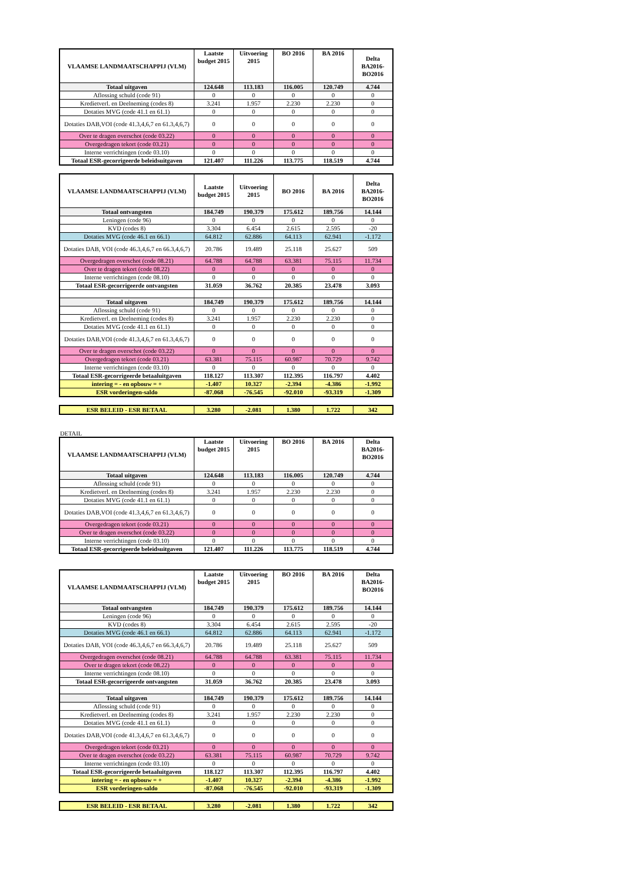| VLAAMSE LANDMAATSCHAPPIJ (VLM) | Laatste budget 2015 | Uitvoering 2015 | BO 2016 | BA 2016 | Delta BA2016-BO2016 |
| --- | --- | --- | --- | --- | --- |
| Totaal uitgaven | 124.648 | 113.183 | 116.005 | 120.749 | 4.744 |
| Aflossing schuld (code 91) | 0 | 0 | 0 | 0 | 0 |
| Kredietverl. en Deelneming (codes 8) | 3.241 | 1.957 | 2.230 | 2.230 | 0 |
| Dotaties MVG (code 41.1 en 61.1) | 0 | 0 | 0 | 0 | 0 |
| Dotaties DAB,VOI (code 41.3,4,6,7 en 61.3,4,6,7) | 0 | 0 | 0 | 0 | 0 |
| Over te dragen overschot (code 03.22) | 0 | 0 | 0 | 0 | 0 |
| Overgedragen tekort (code 03.21) | 0 | 0 | 0 | 0 | 0 |
| Interne verrichtingen (code 03.10) | 0 | 0 | 0 | 0 | 0 |
| Totaal ESR-gecorrigeerde beleidsuitgaven | 121.407 | 111.226 | 113.775 | 118.519 | 4.744 |
| VLAAMSE LANDMAATSCHAPPIJ (VLM) | Laatste budget 2015 | Uitvoering 2015 | BO 2016 | BA 2016 | Delta BA2016-BO2016 |
| --- | --- | --- | --- | --- | --- |
| Totaal ontvangsten | 184.749 | 190.379 | 175.612 | 189.756 | 14.144 |
| Leningen (code 96) | 0 | 0 | 0 | 0 | 0 |
| KVD (codes 8) | 3.304 | 6.454 | 2.615 | 2.595 | -20 |
| Dotaties MVG (code 46.1 en 66.1) | 64.812 | 62.886 | 64.113 | 62.941 | -1.172 |
| Dotaties DAB, VOI (code 46.3,4,6,7 en 66.3,4,6,7) | 20.786 | 19.489 | 25.118 | 25.627 | 509 |
| Overgedragen overschot (code 08.21) | 64.788 | 64.788 | 63.381 | 75.115 | 11.734 |
| Over te dragen tekort (code 08.22) | 0 | 0 | 0 | 0 | 0 |
| Interne verrichtingen (code 08.10) | 0 | 0 | 0 | 0 | 0 |
| Totaal ESR-gecorrigeerde ontvangsten | 31.059 | 36.762 | 20.385 | 23.478 | 3.093 |
| Totaal uitgaven | 184.749 | 190.379 | 175.612 | 189.756 | 14.144 |
| Aflossing schuld (code 91) | 0 | 0 | 0 | 0 | 0 |
| Kredietverl. en Deelneming (codes 8) | 3.241 | 1.957 | 2.230 | 2.230 | 0 |
| Dotaties MVG (code 41.1 en 61.1) | 0 | 0 | 0 | 0 | 0 |
| Dotaties DAB,VOI (code 41.3,4,6,7 en 61.3,4,6,7) | 0 | 0 | 0 | 0 | 0 |
| Over te dragen overschot (code 03.22) | 0 | 0 | 0 | 0 | 0 |
| Overgedragen tekort (code 03.21) | 63.381 | 75.115 | 60.987 | 70.729 | 9.742 |
| Interne verrichtingen (code 03.10) | 0 | 0 | 0 | 0 | 0 |
| Totaal ESR-gecorrigeerde betaaluitgaven | 118.127 | 113.307 | 112.395 | 116.797 | 4.402 |
| intering = - en opbouw = + | -1.407 | 10.327 | -2.394 | -4.386 | -1.992 |
| ESR vorderingen-saldo | -87.068 | -76.545 | -92.010 | -93.319 | -1.309 |
| ESR BELEID - ESR BETAAL | 3.280 | -2.081 | 1.380 | 1.722 | 342 |
DETAIL
| VLAAMSE LANDMAATSCHAPPIJ (VLM) | Laatste budget 2015 | Uitvoering 2015 | BO 2016 | BA 2016 | Delta BA2016-BO2016 |
| --- | --- | --- | --- | --- | --- |
| Totaal uitgaven | 124.648 | 113.183 | 116.005 | 120.749 | 4.744 |
| Aflossing schuld (code 91) | 0 | 0 | 0 | 0 | 0 |
| Kredietverl. en Deelneming (codes 8) | 3.241 | 1.957 | 2.230 | 2.230 | 0 |
| Dotaties MVG (code 41.1 en 61.1) | 0 | 0 | 0 | 0 | 0 |
| Dotaties DAB,VOI (code 41.3,4,6,7 en 61.3,4,6,7) | 0 | 0 | 0 | 0 | 0 |
| Overgedragen tekort (code 03.21) | 0 | 0 | 0 | 0 | 0 |
| Over te dragen overschot (code 03.22) | 0 | 0 | 0 | 0 | 0 |
| Interne verrichtingen (code 03.10) | 0 | 0 | 0 | 0 | 0 |
| Totaal ESR-gecorrigeerde beleidsuitgaven | 121.407 | 111.226 | 113.775 | 118.519 | 4.744 |
| VLAAMSE LANDMAATSCHAPPIJ (VLM) | Laatste budget 2015 | Uitvoering 2015 | BO 2016 | BA 2016 | Delta BA2016-BO2016 |
| --- | --- | --- | --- | --- | --- |
| Totaal ontvangsten | 184.749 | 190.379 | 175.612 | 189.756 | 14.144 |
| Leningen (code 96) | 0 | 0 | 0 | 0 | 0 |
| KVD (codes 8) | 3.304 | 6.454 | 2.615 | 2.595 | -20 |
| Dotaties MVG (code 46.1 en 66.1) | 64.812 | 62.886 | 64.113 | 62.941 | -1.172 |
| Dotaties DAB, VOI (code 46.3,4,6,7 en 66.3,4,6,7) | 20.786 | 19.489 | 25.118 | 25.627 | 509 |
| Overgedragen overschot (code 08.21) | 64.788 | 64.788 | 63.381 | 75.115 | 11.734 |
| Over te dragen tekort (code 08.22) | 0 | 0 | 0 | 0 | 0 |
| Interne verrichtingen (code 08.10) | 0 | 0 | 0 | 0 | 0 |
| Totaal ESR-gecorrigeerde ontvangsten | 31.059 | 36.762 | 20.385 | 23.478 | 3.093 |
| Totaal uitgaven | 184.749 | 190.379 | 175.612 | 189.756 | 14.144 |
| Aflossing schuld (code 91) | 0 | 0 | 0 | 0 | 0 |
| Kredietverl. en Deelneming (codes 8) | 3.241 | 1.957 | 2.230 | 2.230 | 0 |
| Dotaties MVG (code 41.1 en 61.1) | 0 | 0 | 0 | 0 | 0 |
| Dotaties DAB,VOI (code 41.3,4,6,7 en 61.3,4,6,7) | 0 | 0 | 0 | 0 | 0 |
| Overgedragen tekort (code 03.21) | 0 | 0 | 0 | 0 | 0 |
| Over te dragen overschot (code 03.22) | 63.381 | 75.115 | 60.987 | 70.729 | 9.742 |
| Interne verrichtingen (code 03.10) | 0 | 0 | 0 | 0 | 0 |
| Totaal ESR-gecorrigeerde betaaluitgaven | 118.127 | 113.307 | 112.395 | 116.797 | 4.402 |
| intering = - en opbouw = + | -1.407 | 10.327 | -2.394 | -4.386 | -1.992 |
| ESR vorderingen-saldo | -87.068 | -76.545 | -92.010 | -93.319 | -1.309 |
| ESR BELEID - ESR BETAAL | 3.280 | -2.081 | 1.380 | 1.722 | 342 |